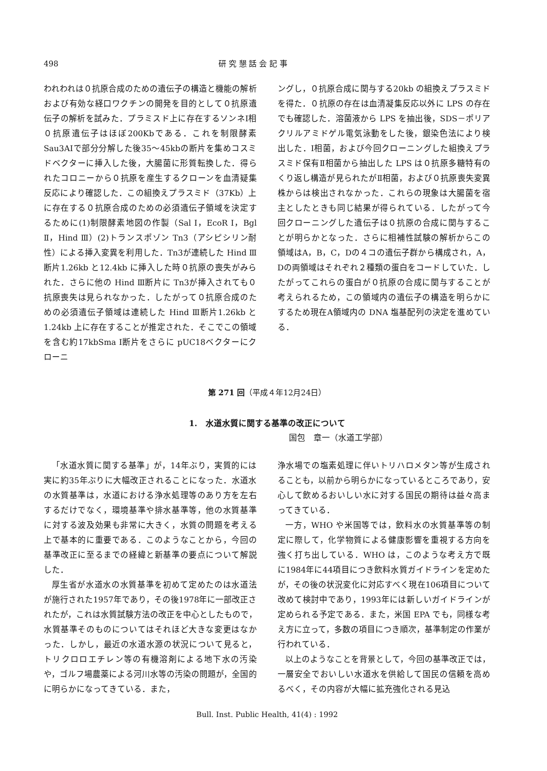498 研 究 懇 話 会 記 事
われわれは０抗原合成のための遺伝子の構造と機能の解析および有効な経口ワクチンの開発を目的として０抗原遺伝子の解析を試みた．プラミスド上に存在するソンネⅠ相０抗原遺伝子はほぼ200Kbである．これを制限酵素Sau3AIで部分分解した後35～45kbの断片を集めコスミドベクターに挿入した後，大腸菌に形質転換した．得られたコロニーから０抗原を産生するクローンを血清疑集反応により確認した．この組換えプラスミド（37Kb）上に存在する０抗原合成のための必須遺伝子領域を決定するために(1)制限酵素地図の作製（Sal Ⅰ，EcoR Ⅰ，Bgl Ⅱ，Hind Ⅲ）(2)トランスポゾン Tn3（アシピシリン耐性）による挿入変異を利用した．Tn3が連続した Hind Ⅲ断片1.26kb と12.4kb に挿入した時０抗原の喪失がみられた．さらに他の Hind Ⅲ断片に Tn3が挿入されても０抗原喪失は見られなかった．したがって０抗原合成のための必須遺伝子領域は連続した Hind Ⅲ断片1.26kb と1.24kb 上に存在することが推定された．そこでこの領域を含む約17kbSma Ⅰ断片をさらに pUC18ベクターにクローニ
ングし，０抗原合成に関与する20kb の組換えプラスミドを得た．０抗原の存在は血清凝集反応以外に LPS の存在でも確認した．溶菌液から LPS を抽出後，SDS－ポリアクリルアミドゲル電気泳動をした後，銀染色法により検出した．Ⅰ相菌，および今回クローニングした組換えプラスミド保有Ⅱ相菌から抽出した LPS は０抗原多糖特有のくり返し構造が見られたがⅡ相菌，および０抗原喪失変異株からは検出されなかった．これらの現象は大腸菌を宿主としたときも同じ結果が得られている．したがって今回クローニングした遺伝子は０抗原の合成に関与することが明らかとなった．さらに相補性試験の解析からこの領域はA，B，C，Dの４コの遺伝子群から構成され，A，Dの両領域はそれぞれ２種類の蛋白をコードしていた．したがってこれらの蛋白が０抗原の合成に関与することが考えられるため，この領域内の遺伝子の構造を明らかにするため現在A領域内の DNA 塩基配列の決定を進めている．
第 271 回（平成４年12月24日）
1.　水道水質に関する基準の改正について
国包　章一（水道工学部）
「水道水質に関する基準」が，14年ぶり，実質的には実に約35年ぶりに大幅改正されることになった．水道水の水質基準は，水道における浄水処理等のあり方を左右するだけでなく，環境基準や排水基準等，他の水質基準に対する波及効果も非常に大きく，水質の問題を考える上で基本的に重要である．このようなことから，今回の基準改正に至るまでの経緯と新基準の要点について解説した．
厚生省が水道水の水質基準を初めて定めたのは水道法が施行された1957年であり，その後1978年に一部改正されたが，これは水質試験方法の改正を中心としたもので，水質基準そのものについてはそれほど大きな変更はなかった．しかし，最近の水道水源の状況について見ると，トリクロロエチレン等の有機溶剤による地下水の汚染や，ゴルフ場農薬による河川水等の汚染の問題が，全国的に明らかになってきている．また，
浄水場での塩素処理に伴いトリハロメタン等が生成されることも，以前から明らかになっているところであり，安心して飲めるおいしい水に対する国民の期待は益々高まってきている．
一方，WHO や米国等では，飲料水の水質基準等の制定に際して，化学物質による健康影響を重視する方向を強く打ち出している．WHO は，このような考え方で既に1984年に44項目につき飲料水質ガイドラインを定めたが，その後の状況変化に対応すべく現在106項目について改めて検討中であり，1993年には新しいガイドラインが定められる予定である．また，米国 EPA でも，同様な考え方に立って，多数の項目につき順次，基準制定の作業が行われている．
以上のようなことを背景として，今回の基準改正では，一層安全でおいしい水道水を供給して国民の信頼を高めるべく，その内容が大幅に拡充強化される見込
Bull. Inst. Public Health, 41(4) : 1992